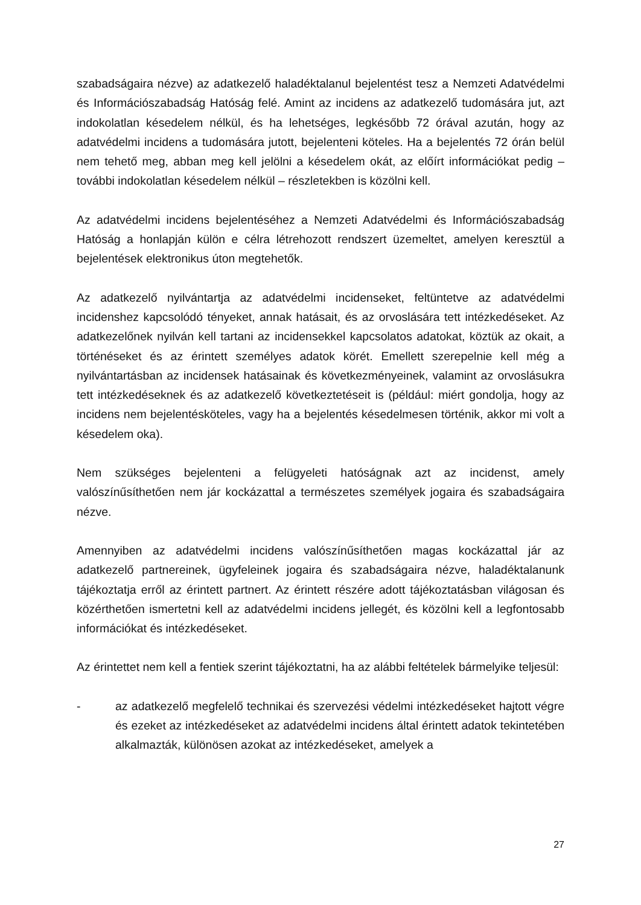szabadságaira nézve) az adatkezelő haladéktalanul bejelentést tesz a Nemzeti Adatvédelmi és Információszabadság Hatóság felé. Amint az incidens az adatkezelő tudomására jut, azt indokolatlan késedelem nélkül, és ha lehetséges, legkésőbb 72 órával azután, hogy az adatvédelmi incidens a tudomására jutott, bejelenteni köteles. Ha a bejelentés 72 órán belül nem tehető meg, abban meg kell jelölni a késedelem okát, az előírt információkat pedig – további indokolatlan késedelem nélkül – részletekben is közölni kell.
Az adatvédelmi incidens bejelentéséhez a Nemzeti Adatvédelmi és Információszabadság Hatóság a honlapján külön e célra létrehozott rendszert üzemeltet, amelyen keresztül a bejelentések elektronikus úton megtehetők.
Az adatkezelő nyilvántartja az adatvédelmi incidenseket, feltüntetve az adatvédelmi incidenshez kapcsolódó tényeket, annak hatásait, és az orvoslására tett intézkedéseket. Az adatkezelőnek nyilván kell tartani az incidensekkel kapcsolatos adatokat, köztük az okait, a történéseket és az érintett személyes adatok körét. Emellett szerepelnie kell még a nyilvántartásban az incidensek hatásainak és következményeinek, valamint az orvoslásukra tett intézkedéseknek és az adatkezelő következtetéseit is (például: miért gondolja, hogy az incidens nem bejelentésköteles, vagy ha a bejelentés késedelmesen történik, akkor mi volt a késedelem oka).
Nem szükséges bejelenteni a felügyeleti hatóságnak azt az incidenst, amely valószínűsíthetően nem jár kockázattal a természetes személyek jogaira és szabadságaira nézve.
Amennyiben az adatvédelmi incidens valószínűsíthetően magas kockázattal jár az adatkezelő partnereinek, ügyfeleinek jogaira és szabadságaira nézve, haladéktalanunk tájékoztatja erről az érintett partnert. Az érintett részére adott tájékoztatásban világosan és közérthetően ismertetni kell az adatvédelmi incidens jellegét, és közölni kell a legfontosabb információkat és intézkedéseket.
Az érintettet nem kell a fentiek szerint tájékoztatni, ha az alábbi feltételek bármelyike teljesül:
- az adatkezelő megfelelő technikai és szervezési védelmi intézkedéseket hajtott végre és ezeket az intézkedéseket az adatvédelmi incidens által érintett adatok tekintetében alkalmazták, különösen azokat az intézkedéseket, amelyek a
27